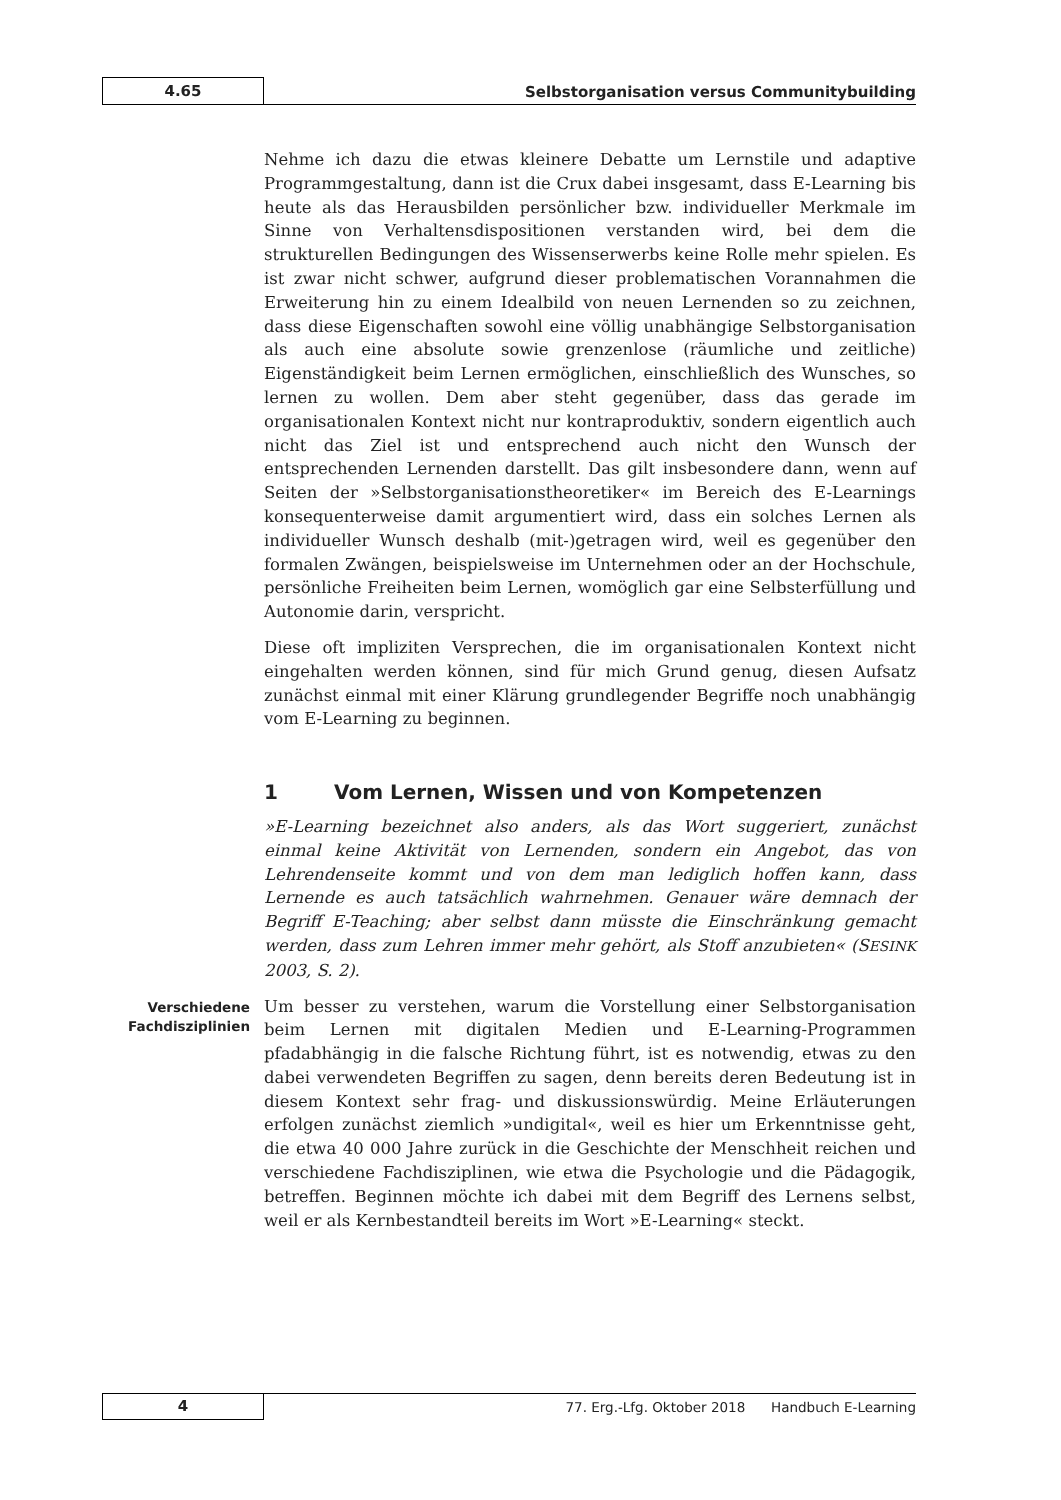4.65
Selbstorganisation versus Communitybuilding
Nehme ich dazu die etwas kleinere Debatte um Lernstile und adaptive Programmgestaltung, dann ist die Crux dabei insgesamt, dass E-Learning bis heute als das Herausbilden persönlicher bzw. individueller Merkmale im Sinne von Verhaltensdispositionen verstanden wird, bei dem die strukturellen Bedingungen des Wissenserwerbs keine Rolle mehr spielen. Es ist zwar nicht schwer, aufgrund dieser problematischen Vorannahmen die Erweiterung hin zu einem Idealbild von neuen Lernenden so zu zeichnen, dass diese Eigenschaften sowohl eine völlig unabhängige Selbstorganisation als auch eine absolute sowie grenzenlose (räumliche und zeitliche) Eigenständigkeit beim Lernen ermöglichen, einschließlich des Wunsches, so lernen zu wollen. Dem aber steht gegenüber, dass das gerade im organisationalen Kontext nicht nur kontraproduktiv, sondern eigentlich auch nicht das Ziel ist und entsprechend auch nicht den Wunsch der entsprechenden Lernenden darstellt. Das gilt insbesondere dann, wenn auf Seiten der »Selbstorganisationstheoretiker« im Bereich des E-Learnings konsequenterweise damit argumentiert wird, dass ein solches Lernen als individueller Wunsch deshalb (mit-)getragen wird, weil es gegenüber den formalen Zwängen, beispielsweise im Unternehmen oder an der Hochschule, persönliche Freiheiten beim Lernen, womöglich gar eine Selbsterfüllung und Autonomie darin, verspricht.
Diese oft impliziten Versprechen, die im organisationalen Kontext nicht eingehalten werden können, sind für mich Grund genug, diesen Aufsatz zunächst einmal mit einer Klärung grundlegender Begriffe noch unabhängig vom E-Learning zu beginnen.
1 Vom Lernen, Wissen und von Kompetenzen
»E-Learning bezeichnet also anders, als das Wort suggeriert, zunächst einmal keine Aktivität von Lernenden, sondern ein Angebot, das von Lehrendenseite kommt und von dem man lediglich hoffen kann, dass Lernende es auch tatsächlich wahrnehmen. Genauer wäre demnach der Begriff E-Teaching; aber selbst dann müsste die Einschränkung gemacht werden, dass zum Lehren immer mehr gehört, als Stoff anzubieten« (SESINK 2003, S. 2).
Verschiedene Fachdisziplinien
Um besser zu verstehen, warum die Vorstellung einer Selbstorganisation beim Lernen mit digitalen Medien und E-Learning-Programmen pfadabhängig in die falsche Richtung führt, ist es notwendig, etwas zu den dabei verwendeten Begriffen zu sagen, denn bereits deren Bedeutung ist in diesem Kontext sehr frag- und diskussionswürdig. Meine Erläuterungen erfolgen zunächst ziemlich »undigital«, weil es hier um Erkenntnisse geht, die etwa 40 000 Jahre zurück in die Geschichte der Menschheit reichen und verschiedene Fachdisziplinen, wie etwa die Psychologie und die Pädagogik, betreffen. Beginnen möchte ich dabei mit dem Begriff des Lernens selbst, weil er als Kernbestandteil bereits im Wort »E-Learning« steckt.
4
77. Erg.-Lfg. Oktober 2018 Handbuch E-Learning